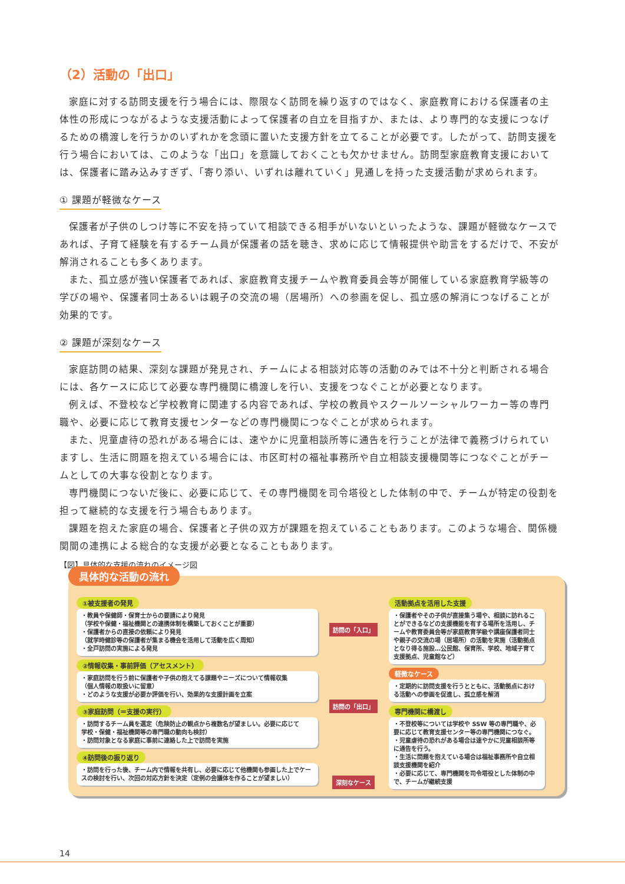（2）活動の「出口」
家庭に対する訪問支援を行う場合には、際限なく訪問を繰り返すのではなく、家庭教育における保護者の主体性の形成につながるような支援活動によって保護者の自立を目指すか、または、より専門的な支援につなげるための橋渡しを行うかのいずれかを念頭に置いた支援方針を立てることが必要です。したがって、訪問支援を行う場合においては、このような「出口」を意識しておくことも欠かせません。訪問型家庭教育支援においては、保護者に踏み込みすぎず、「寄り添い、いずれは離れていく」見通しを持った支援活動が求められます。
① 課題が軽微なケース
保護者が子供のしつけ等に不安を持っていて相談できる相手がいないといったような、課題が軽微なケースであれば、子育て経験を有するチーム員が保護者の話を聴き、求めに応じて情報提供や助言をするだけで、不安が解消されることも多くあります。
また、孤立感が強い保護者であれば、家庭教育支援チームや教育委員会等が開催している家庭教育学級等の学びの場や、保護者同士あるいは親子の交流の場（居場所）への参画を促し、孤立感の解消につなげることが効果的です。
② 課題が深刻なケース
家庭訪問の結果、深刻な課題が発見され、チームによる相談対応等の活動のみでは不十分と判断される場合には、各ケースに応じて必要な専門機関に橋渡しを行い、支援をつなぐことが必要となります。
例えば、不登校など学校教育に関連する内容であれば、学校の教員やスクールソーシャルワーカー等の専門職や、必要に応じて教育支援センターなどの専門機関につなぐことが求められます。
また、児童虐待の恐れがある場合には、速やかに児童相談所等に通告を行うことが法律で義務づけられていますし、生活に問題を抱えている場合には、市区町村の福祉事務所や自立相談支援機関等につなぐことがチームとしての大事な役割となります。
専門機関につないだ後に、必要に応じて、その専門機関を司令塔役とした体制の中で、チームが特定の役割を担って継続的な支援を行う場合もあります。
課題を抱えた家庭の場合、保護者と子供の双方が課題を抱えていることもあります。このような場合、関係機関間の連携による総合的な支援が必要となることもあります。
【図】具体的な支援の流れのイメージ図
具体的な活動の流れ
①被支援者の発見
・教員や保健師・保育士からの要請により発見
（学校や保健・福祉機関との連携体制を構築しておくことが重要）
・保護者からの直接の依頼により発見
（就学時健診等の保護者が集まる機会を活用して活動を広く周知）
・全戸訪問の実施による発見
②情報収集・事前評価（アセスメント）
・家庭訪問を行う前に保護者や子供の抱えてる課題やニーズについて情報収集
（個人情報の取扱いに留意）
・どのような支援が必要か評価を行い、効果的な支援計画を立案
③家庭訪問（＝支援の実行）
・訪問するチーム員を選定（危険防止の観点から複数名が望ましい。必要に応じて
学校・保健・福祉機関等の専門職の動向も検討）
・訪問対象となる家庭に事前に連絡した上で訪問を実施
④訪問後の振り返り
・訪問を行った後、チーム内で情報を共有し、必要に応じて他機関も参画した上でケースの検討を行い、次回の対応方針を決定（定例の会議体を作ることが望ましい）
訪問の「入口」
訪問の「出口」
深刻なケース
活動拠点を活用した支援
・保護者やその子供が直接集う場や、相談に訪れることができるなどの支援機能を有する場所を活用し、チームや教育委員会等が家庭教育学級や講座保護者同士や親子の交流の場（居場所）の活動を実施（活動拠点となり得る施設…公民館、保育所、学校、地域子育て支援拠点、児童館など）
軽微なケース
・定期的に訪問支援を行うとともに、活動拠点における活動への参画を促進し、孤立感を解消
専門機関に橋渡し
・不登校等については学校や SSW 等の専門職や、必要に応じて教育支援センター等の専門機関につなぐ。
・児童虐待の恐れがある場合は速やかに児童相談所等に通告を行う。
・生活に問題を抱えている場合は福祉事務所や自立相談支援機関を紹介
・必要に応じて、専門機関を司令塔役とした体制の中で、チームが継続支援
14